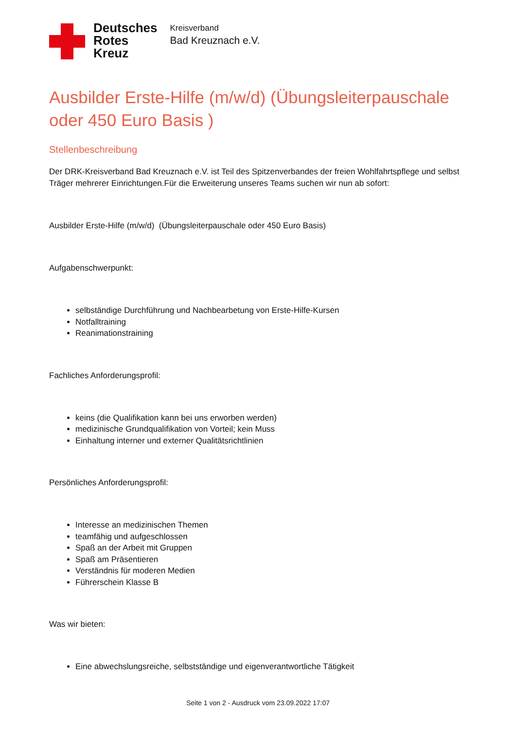Deutsches
Rotes
Kreuz
Kreisverband
Bad Kreuznach e.V.
Ausbilder Erste-Hilfe (m/w/d) (Übungsleiterpauschale oder 450 Euro Basis )
Stellenbeschreibung
Der DRK-Kreisverband Bad Kreuznach e.V. ist Teil des Spitzenverbandes der freien Wohlfahrtspflege und selbst Träger mehrerer Einrichtungen.Für die Erweiterung unseres Teams suchen wir nun ab sofort:
Ausbilder Erste-Hilfe (m/w/d) (Übungsleiterpauschale oder 450 Euro Basis)
Aufgabenschwerpunkt:
selbständige Durchführung und Nachbearbetung von Erste-Hilfe-Kursen
Notfalltraining
Reanimationstraining
Fachliches Anforderungsprofil:
keins (die Qualifikation kann bei uns erworben werden)
medizinische Grundqualifikation von Vorteil; kein Muss
Einhaltung interner und externer Qualitätsrichtlinien
Persönliches Anforderungsprofil:
Interesse an medizinischen Themen
teamfähig und aufgeschlossen
Spaß an der Arbeit mit Gruppen
Spaß am Präsentieren
Verständnis für moderen Medien
Führerschein Klasse B
Was wir bieten:
Eine abwechslungsreiche, selbstständige und eigenverantwortliche Tätigkeit
Seite 1 von 2 - Ausdruck vom 23.09.2022 17:07